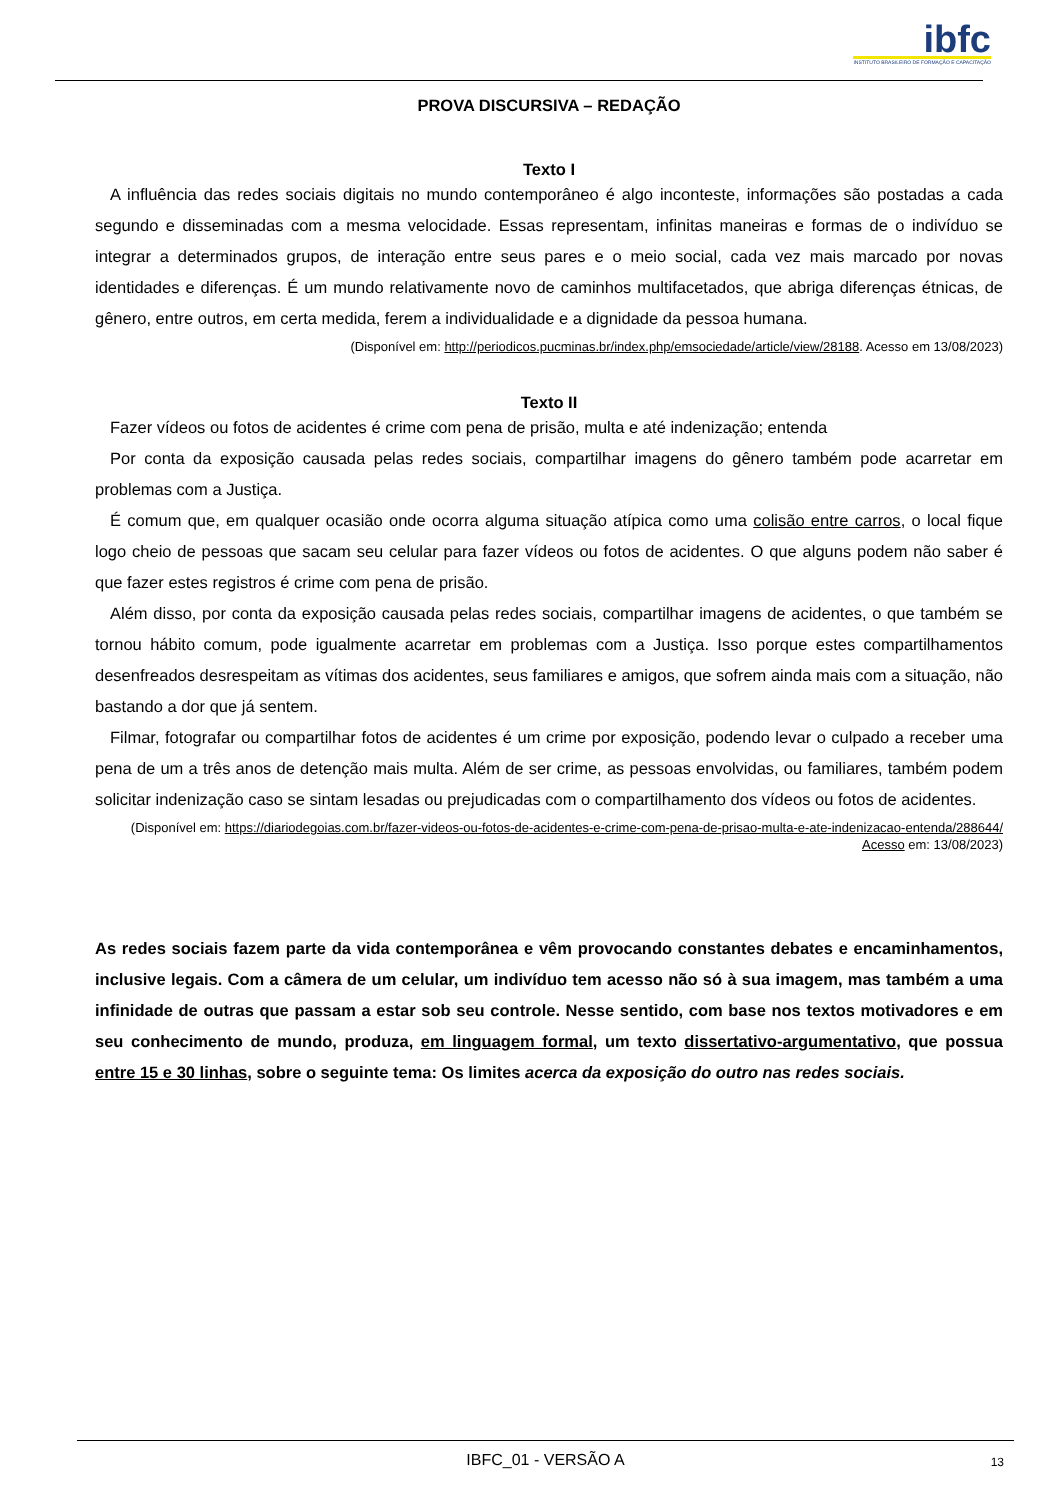ibfc
INSTITUTO BRASILEIRO DE FORMAÇÃO E CAPACITAÇÃO
PROVA DISCURSIVA – REDAÇÃO
Texto I
A influência das redes sociais digitais no mundo contemporâneo é algo inconteste, informações são postadas a cada segundo e disseminadas com a mesma velocidade. Essas representam, infinitas maneiras e formas de o indivíduo se integrar a determinados grupos, de interação entre seus pares e o meio social, cada vez mais marcado por novas identidades e diferenças. É um mundo relativamente novo de caminhos multifacetados, que abriga diferenças étnicas, de gênero, entre outros, em certa medida, ferem a individualidade e a dignidade da pessoa humana.
(Disponível em: http://periodicos.pucminas.br/index.php/emsociedade/article/view/28188. Acesso em 13/08/2023)
Texto II
Fazer vídeos ou fotos de acidentes é crime com pena de prisão, multa e até indenização; entenda
Por conta da exposição causada pelas redes sociais, compartilhar imagens do gênero também pode acarretar em problemas com a Justiça.
É comum que, em qualquer ocasião onde ocorra alguma situação atípica como uma colisão entre carros, o local fique logo cheio de pessoas que sacam seu celular para fazer vídeos ou fotos de acidentes. O que alguns podem não saber é que fazer estes registros é crime com pena de prisão.
Além disso, por conta da exposição causada pelas redes sociais, compartilhar imagens de acidentes, o que também se tornou hábito comum, pode igualmente acarretar em problemas com a Justiça. Isso porque estes compartilhamentos desenfreados desrespeitam as vítimas dos acidentes, seus familiares e amigos, que sofrem ainda mais com a situação, não bastando a dor que já sentem.
Filmar, fotografar ou compartilhar fotos de acidentes é um crime por exposição, podendo levar o culpado a receber uma pena de um a três anos de detenção mais multa. Além de ser crime, as pessoas envolvidas, ou familiares, também podem solicitar indenização caso se sintam lesadas ou prejudicadas com o compartilhamento dos vídeos ou fotos de acidentes.
(Disponível em: https://diariodegoias.com.br/fazer-videos-ou-fotos-de-acidentes-e-crime-com-pena-de-prisao-multa-e-ate-indenizacao-entenda/288644/ Acesso em: 13/08/2023)
As redes sociais fazem parte da vida contemporânea e vêm provocando constantes debates e encaminhamentos, inclusive legais. Com a câmera de um celular, um indivíduo tem acesso não só à sua imagem, mas também a uma infinidade de outras que passam a estar sob seu controle. Nesse sentido, com base nos textos motivadores e em seu conhecimento de mundo, produza, em linguagem formal, um texto dissertativo-argumentativo, que possua entre 15 e 30 linhas, sobre o seguinte tema: Os limites acerca da exposição do outro nas redes sociais.
IBFC_01 - VERSÃO A
13